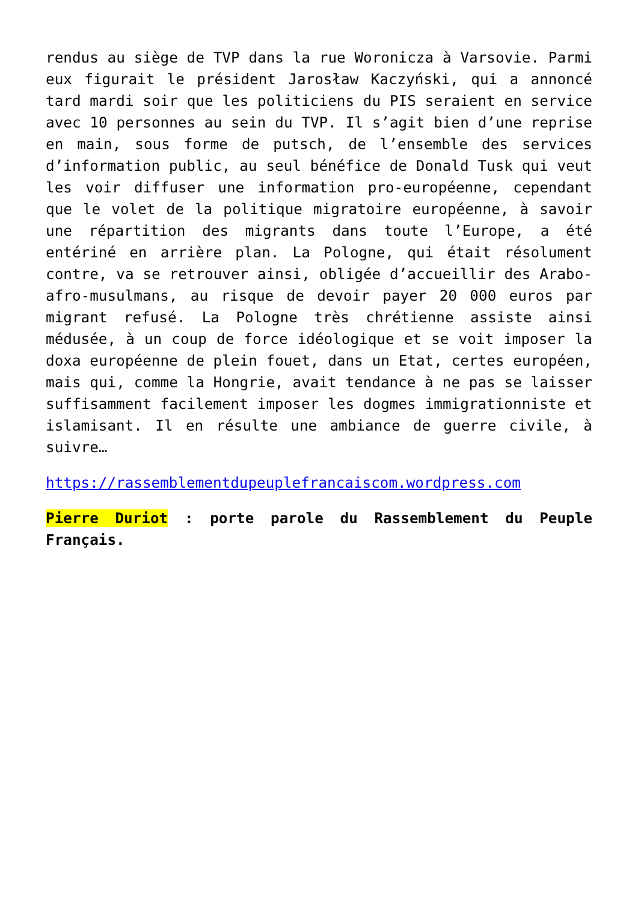rendus au siège de TVP dans la rue Woronicza à Varsovie. Parmi eux figurait le président Jarosław Kaczyński, qui a annoncé tard mardi soir que les politiciens du PIS seraient en service avec 10 personnes au sein du TVP. Il s’agit bien d’une reprise en main, sous forme de putsch, de l’ensemble des services d’information public, au seul bénéfice de Donald Tusk qui veut les voir diffuser une information pro-européenne, cependant que le volet de la politique migratoire européenne, à savoir une répartition des migrants dans toute l’Europe, a été entériné en arrière plan. La Pologne, qui était résolument contre, va se retrouver ainsi, obligée d’accueillir des Arabo-afro-musulmans, au risque de devoir payer 20 000 euros par migrant refusé. La Pologne très chrétienne assiste ainsi médusée, à un coup de force idéologique et se voit imposer la doxa européenne de plein fouet, dans un Etat, certes européen, mais qui, comme la Hongrie, avait tendance à ne pas se laisser suffisamment facilement imposer les dogmes immigrationniste et islamisant. Il en résulte une ambiance de guerre civile, à suivre…
https://rassemblementdupeuplefrancaiscom.wordpress.com
Pierre Duriot : porte parole du Rassemblement du Peuple Français.